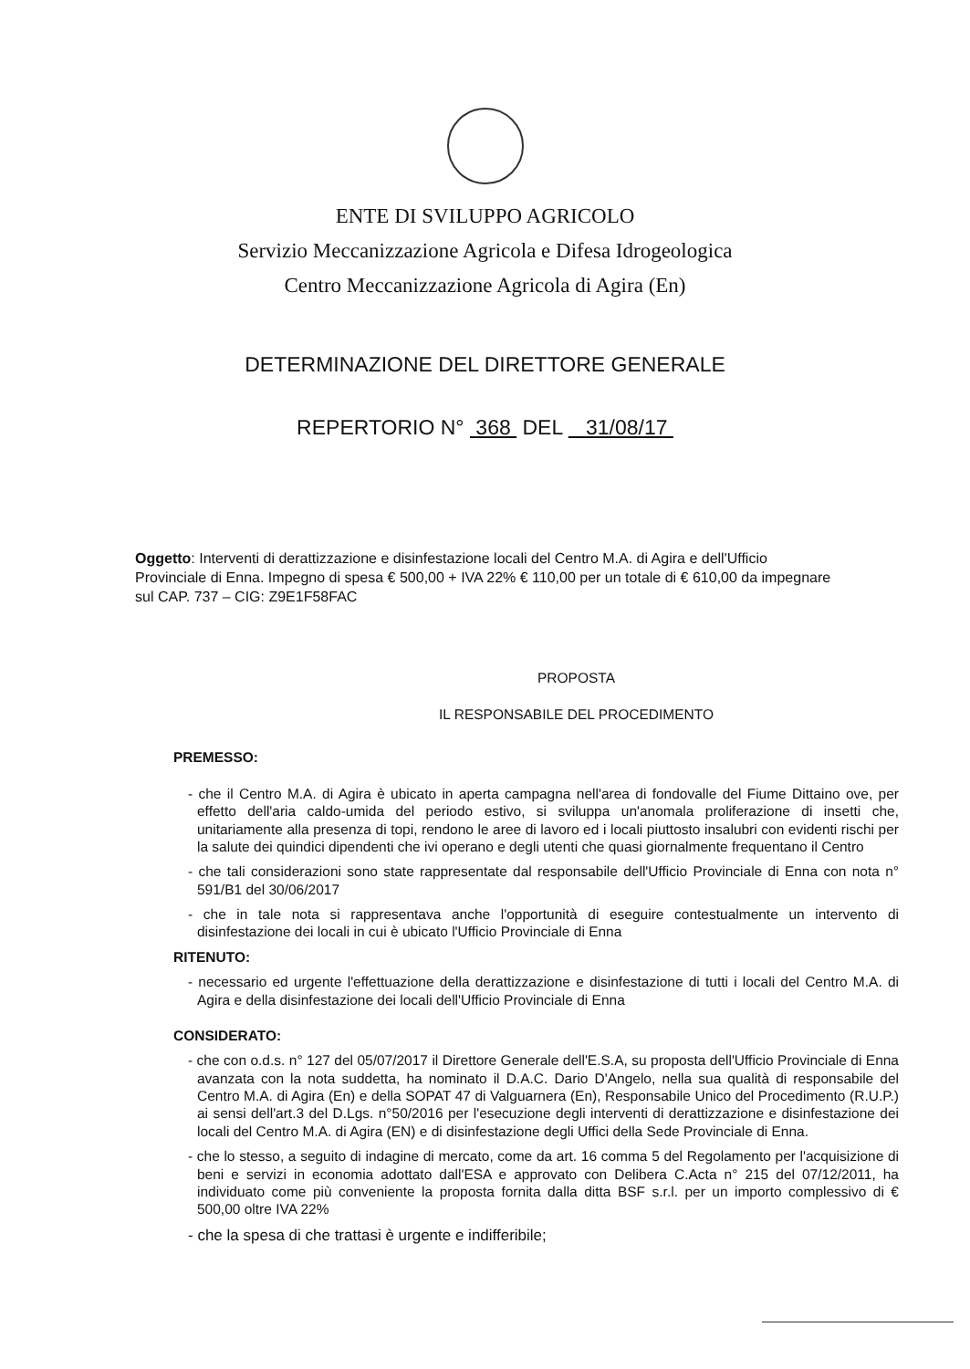ENTE DI SVILUPPO AGRICOLO
Servizio Meccanizzazione Agricola e Difesa Idrogeologica
Centro Meccanizzazione Agricola di Agira (En)
DETERMINAZIONE DEL DIRETTORE GENERALE
REPERTORIO N° 368 DEL 31/08/17
Oggetto: Interventi di derattizzazione e disinfestazione locali del Centro M.A. di Agira e dell'Ufficio Provinciale di Enna. Impegno di spesa € 500,00 + IVA 22% € 110,00 per un totale di € 610,00 da impegnare sul CAP. 737 – CIG: Z9E1F58FAC
PROPOSTA
IL RESPONSABILE DEL PROCEDIMENTO
PREMESSO:
- che il Centro M.A. di Agira è ubicato in aperta campagna nell'area di fondovalle del Fiume Dittaino ove, per effetto dell'aria caldo-umida del periodo estivo, si sviluppa un'anomala proliferazione di insetti che, unitariamente alla presenza di topi, rendono le aree di lavoro ed i locali piuttosto insalubri con evidenti rischi per la salute dei quindici dipendenti che ivi operano e degli utenti che quasi giornalmente frequentano il Centro
- che tali considerazioni sono state rappresentate dal responsabile dell'Ufficio Provinciale di Enna con nota n° 591/B1 del 30/06/2017
- che in tale nota si rappresentava anche l'opportunità di eseguire contestualmente un intervento di disinfestazione dei locali in cui è ubicato l'Ufficio Provinciale di Enna
RITENUTO:
- necessario ed urgente l'effettuazione della derattizzazione e disinfestazione di tutti i locali del Centro M.A. di Agira e della disinfestazione dei locali dell'Ufficio Provinciale di Enna
CONSIDERATO:
- che con o.d.s. n° 127 del 05/07/2017 il Direttore Generale dell'E.S.A, su proposta dell'Ufficio Provinciale di Enna avanzata con la nota suddetta, ha nominato il D.A.C. Dario D'Angelo, nella sua qualità di responsabile del Centro M.A. di Agira (En) e della SOPAT 47 di Valguarnera (En), Responsabile Unico del Procedimento (R.U.P.) ai sensi dell'art.3 del D.Lgs. n°50/2016 per l'esecuzione degli interventi di derattizzazione e disinfestazione dei locali del Centro M.A. di Agira (EN) e di disinfestazione degli Uffici della Sede Provinciale di Enna.
- che lo stesso, a seguito di indagine di mercato, come da art. 16 comma 5 del Regolamento per l'acquisizione di beni e servizi in economia adottato dall'ESA e approvato con Delibera C.Acta n° 215 del 07/12/2011, ha individuato come più conveniente la proposta fornita dalla ditta BSF s.r.l. per un importo complessivo di € 500,00 oltre IVA 22%
- che la spesa di che trattasi è urgente e indifferibile;